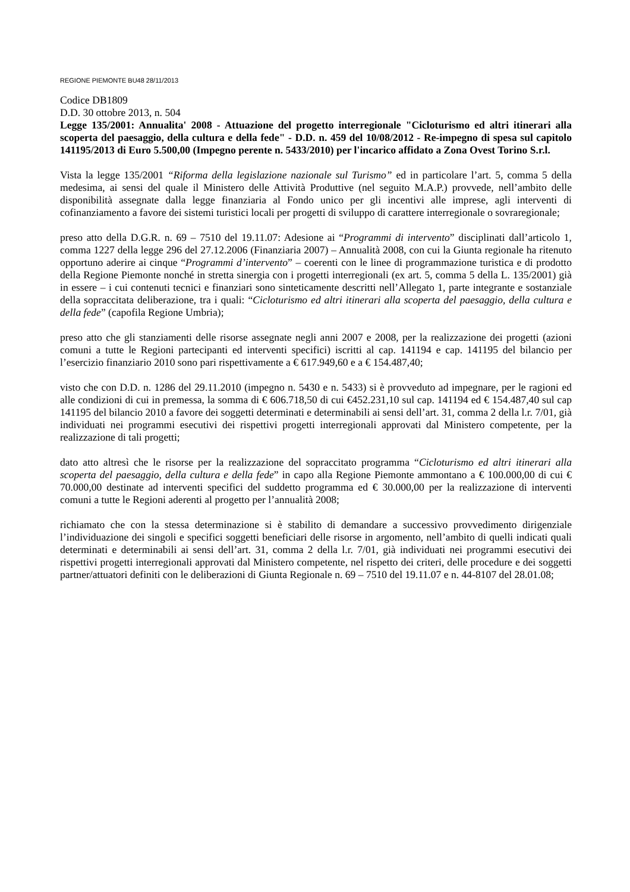REGIONE PIEMONTE BU48 28/11/2013
Codice DB1809
D.D. 30 ottobre 2013, n. 504
Legge 135/2001: Annualita' 2008 - Attuazione del progetto interregionale "Cicloturismo ed altri itinerari alla scoperta del paesaggio, della cultura e della fede" - D.D. n. 459 del 10/08/2012 - Re-impegno di spesa sul capitolo 141195/2013 di Euro 5.500,00 (Impegno perente n. 5433/2010) per l'incarico affidato a Zona Ovest Torino S.r.l.
Vista la legge 135/2001 “Riforma della legislazione nazionale sul Turismo” ed in particolare l’art. 5, comma 5 della medesima, ai sensi del quale il Ministero delle Attività Produttive (nel seguito M.A.P.) provvede, nell’ambito delle disponibilità assegnate dalla legge finanziaria al Fondo unico per gli incentivi alle imprese, agli interventi di cofinanziamento a favore dei sistemi turistici locali per progetti di sviluppo di carattere interregionale o sovraregionale;
preso atto della D.G.R. n. 69 – 7510 del 19.11.07: Adesione ai “Programmi di intervento” disciplinati dall’articolo 1, comma 1227 della legge 296 del 27.12.2006 (Finanziaria 2007) – Annualità 2008, con cui la Giunta regionale ha ritenuto opportuno aderire ai cinque “Programmi d’intervento” – coerenti con le linee di programmazione turistica e di prodotto della Regione Piemonte nonché in stretta sinergia con i progetti interregionali (ex art. 5, comma 5 della L. 135/2001) già in essere – i cui contenuti tecnici e finanziari sono sinteticamente descritti nell’Allegato 1, parte integrante e sostanziale della sopraccitata deliberazione, tra i quali: “Cicloturismo ed altri itinerari alla scoperta del paesaggio, della cultura e della fede” (capofila Regione Umbria);
preso atto che gli stanziamenti delle risorse assegnate negli anni 2007 e 2008, per la realizzazione dei progetti (azioni comuni a tutte le Regioni partecipanti ed interventi specifici) iscritti al cap. 141194 e cap. 141195 del bilancio per l’esercizio finanziario 2010 sono pari rispettivamente a € 617.949,60 e a € 154.487,40;
visto che con D.D. n. 1286 del 29.11.2010 (impegno n. 5430 e n. 5433) si è provveduto ad impegnare, per le ragioni ed alle condizioni di cui in premessa, la somma di € 606.718,50 di cui €452.231,10 sul cap. 141194 ed € 154.487,40 sul cap 141195 del bilancio 2010 a favore dei soggetti determinati e determinabili ai sensi dell’art. 31, comma 2 della l.r. 7/01, già individuati nei programmi esecutivi dei rispettivi progetti interregionali approvati dal Ministero competente, per la realizzazione di tali progetti;
dato atto altresì che le risorse per la realizzazione del sopraccitato programma “Cicloturismo ed altri itinerari alla scoperta del paesaggio, della cultura e della fede” in capo alla Regione Piemonte ammontano a € 100.000,00 di cui € 70.000,00 destinate ad interventi specifici del suddetto programma ed € 30.000,00 per la realizzazione di interventi comuni a tutte le Regioni aderenti al progetto per l’annualità 2008;
richiamato che con la stessa determinazione si è stabilito di demandare a successivo provvedimento dirigenziale l’individuazione dei singoli e specifici soggetti beneficiari delle risorse in argomento, nell’ambito di quelli indicati quali determinati e determinabili ai sensi dell’art. 31, comma 2 della l.r. 7/01, già individuati nei programmi esecutivi dei rispettivi progetti interregionali approvati dal Ministero competente, nel rispetto dei criteri, delle procedure e dei soggetti partner/attuatori definiti con le deliberazioni di Giunta Regionale n. 69 – 7510 del 19.11.07 e n. 44-8107 del 28.01.08;